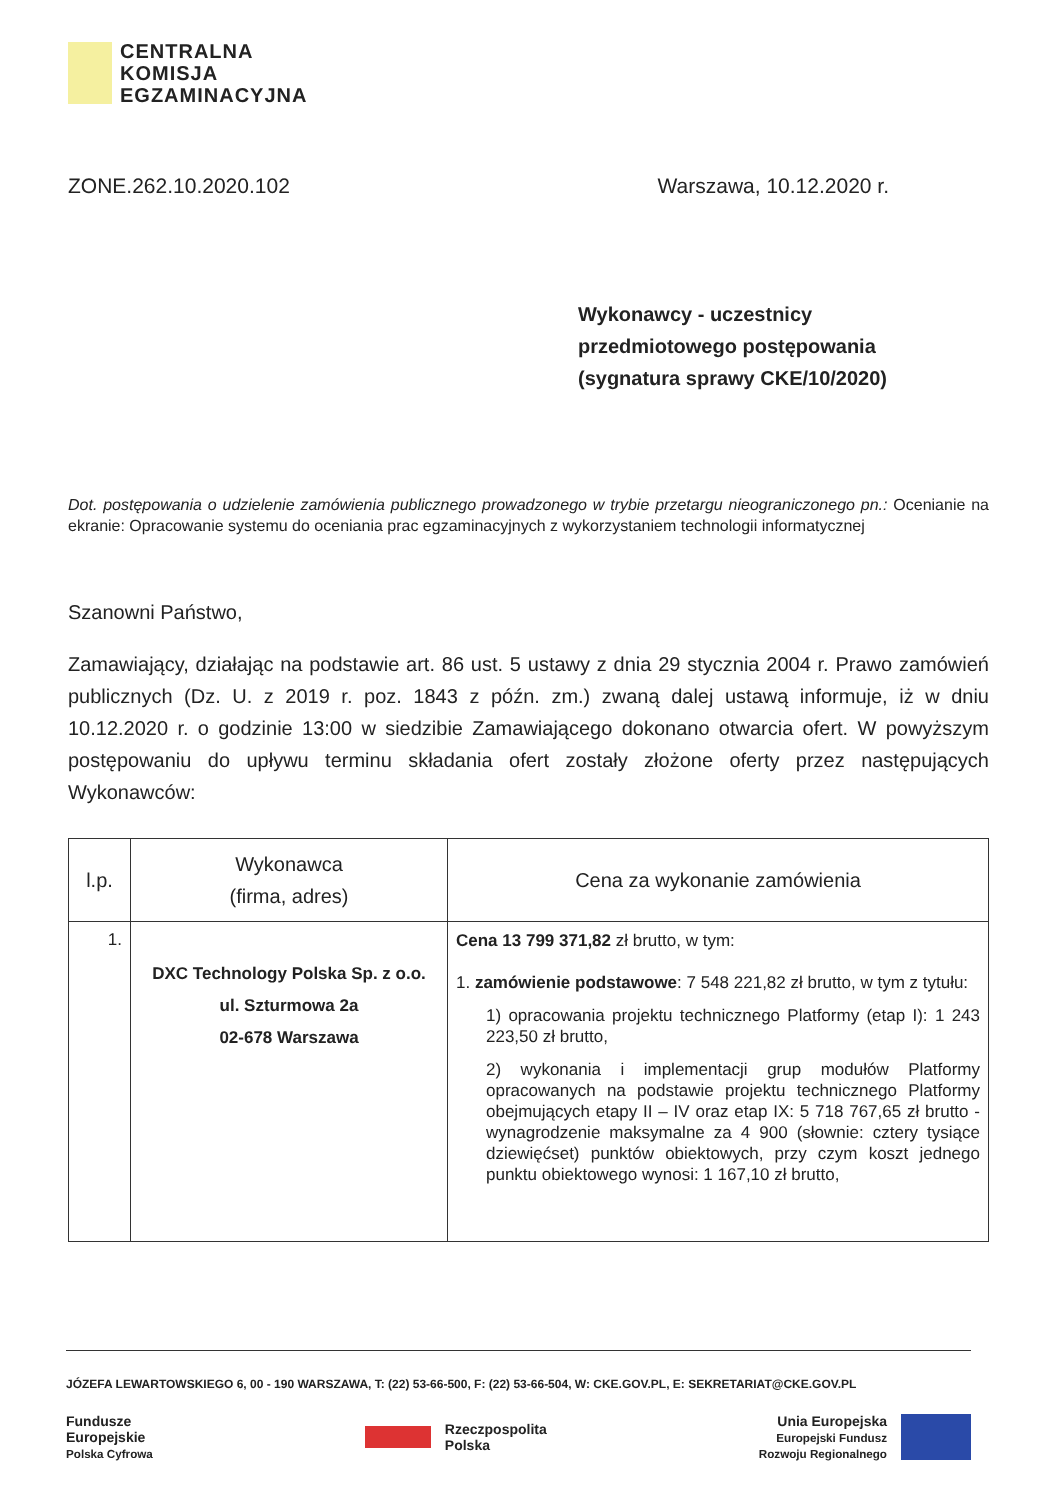CENTRALNA
KOMISJA
EGZAMINACYJNA
ZONE.262.10.2020.102 Warszawa, 10.12.2020 r.
Wykonawcy - uczestnicy
przedmiotowego postępowania
(sygnatura sprawy CKE/10/2020)
Dot. postępowania o udzielenie zamówienia publicznego prowadzonego w trybie przetargu nieograniczonego pn.: Ocenianie na ekranie: Opracowanie systemu do oceniania prac egzaminacyjnych z wykorzystaniem technologii informatycznej
Szanowni Państwo,
Zamawiający, działając na podstawie art. 86 ust. 5 ustawy z dnia 29 stycznia 2004 r. Prawo zamówień publicznych (Dz. U. z 2019 r. poz. 1843 z późn. zm.) zwaną dalej ustawą informuje, iż w dniu 10.12.2020 r. o godzinie 13:00 w siedzibie Zamawiającego dokonano otwarcia ofert. W powyższym postępowaniu do upływu terminu składania ofert zostały złożone oferty przez następujących Wykonawców:
| l.p. | Wykonawca (firma, adres) | Cena za wykonanie zamówienia |
| --- | --- | --- |
| 1. | DXC Technology Polska Sp. z o.o. ul. Szturmowa 2a 02-678 Warszawa | Cena 13 799 371,82 zł brutto, w tym: 1. zamówienie podstawowe : 7 548 221,82 zł brutto, w tym z tytułu: 1) opracowania projektu technicznego Platformy (etap I): 1 243 223,50 zł brutto, 2) wykonania i implementacji grup modułów Platformy opracowanych na podstawie projektu technicznego Platformy obejmujących etapy II – IV oraz etap IX: 5 718 767,65 zł brutto - wynagrodzenie maksymalne za 4 900 (słownie: cztery tysiące dziewięćset) punktów obiektowych, przy czym koszt jednego punktu obiektowego wynosi: 1 167,10 zł brutto, |
JÓZEFA LEWARTOWSKIEGO 6, 00 - 190 WARSZAWA, T: (22) 53-66-500, F: (22) 53-66-504, W: CKE.GOV.PL, E: SEKRETARIAT@CKE.GOV.PL
Fundusze
Europejskie
Polska Cyfrowa
Rzeczpospolita
Polska
Unia Europejska
Europejski Fundusz
Rozwoju Regionalnego